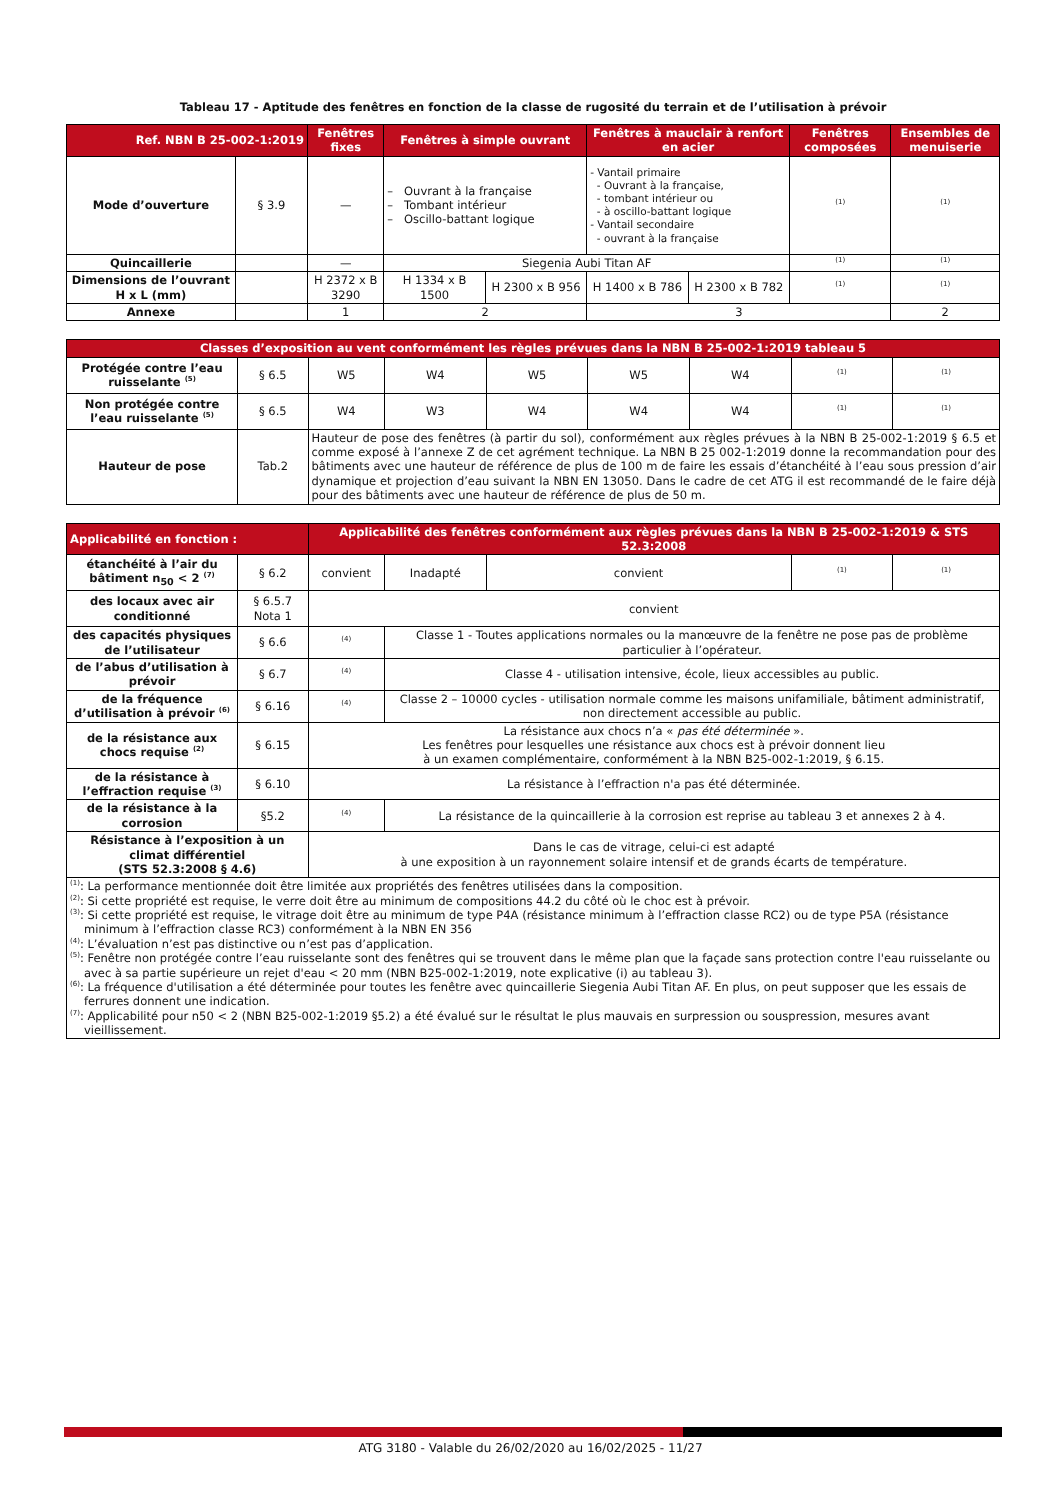Tableau 17 - Aptitude des fenêtres en fonction de la classe de rugosité du terrain et de l’utilisation à prévoir
| Ref. NBN B 25-002-1:2019 | | Fenêtres fixes | Fenêtres à simple ouvrant | | Fenêtres à mauclair à renfort en acier | | Fenêtres composées | Ensembles de menuiserie |
| --- | --- | --- | --- | --- | --- | --- | --- | --- |
| Mode d’ouverture | § 3.9 | — | – Ouvrant à la française – Tombant intérieur – Oscillo-battant logique | | - Vantail primaire - Ouvrant à la française, - tombant intérieur ou - à oscillo-battant logique - Vantail secondaire - ouvrant à la française | | <sup>(1)</sup> | <sup>(1)</sup> |
| Quincaillerie | | — | Siegenia Aubi Titan AF | | | | <sup>(1)</sup> | <sup>(1)</sup> |
| Dimensions de l’ouvrant H x L (mm) | | H 2372 x B 3290 | H 1334 x B 1500 | H 2300 x B 956 | H 1400 x B 786 | H 2300 x B 782 | <sup>(1)</sup> | <sup>(1)</sup> |
| Annexe | | 1 | 2 | | 3 | | | 2 |
| Classes d’exposition au vent conformément les règles prévues dans la NBN B 25-002-1:2019 tableau 5 | | | | | | | | |
| --- | --- | --- | --- | --- | --- | --- | --- | --- |
| Protégée contre l’eau ruisselante <sup>(5)</sup> | § 6.5 | W5 | W4 | W5 | W5 | W4 | <sup>(1)</sup> | <sup>(1)</sup> |
| Non protégée contre l’eau ruisselante <sup>(5)</sup> | § 6.5 | W4 | W3 | W4 | W4 | W4 | <sup>(1)</sup> | <sup>(1)</sup> |
| Hauteur de pose | Tab.2 | Hauteur de pose des fenêtres (à partir du sol), conformément aux règles prévues à la NBN B 25-002-1:2019 § 6.5 et comme exposé à l’annexe Z de cet agrément technique. La NBN B 25 002-1:2019 donne la recommandation pour des bâtiments avec une hauteur de référence de plus de 100 m de faire les essais d’étanchéité à l’eau sous pression d’air dynamique et projection d’eau suivant la NBN EN 13050. Dans le cadre de cet ATG il est recommandé de le faire déjà pour des bâtiments avec une hauteur de référence de plus de 50 m. | | | | | | |
| Applicabilité en fonction : | | Applicabilité des fenêtres conformément aux règles prévues dans la NBN B 25-002-1:2019 & STS 52.3:2008 | | | | |
| --- | --- | --- | --- | --- | --- | --- |
| étanchéité à l’air du bâtiment n<sub>50</sub> < 2 <sup>(7)</sup> | § 6.2 | convient | Inadapté | convient | <sup>(1)</sup> | <sup>(1)</sup> |
| des locaux avec air conditionné | § 6.5.7 Nota 1 | convient | | | | |
| des capacités physiques de l’utilisateur | § 6.6 | <sup>(4)</sup> | Classe 1 - Toutes applications normales ou la manœuvre de la fenêtre ne pose pas de problème particulier à l’opérateur. | | | |
| de l’abus d’utilisation à prévoir | § 6.7 | <sup>(4)</sup> | Classe 4 - utilisation intensive, école, lieux accessibles au public. | | | |
| de la fréquence d’utilisation à prévoir <sup>(6)</sup> | § 6.16 | <sup>(4)</sup> | Classe 2 – 10000 cycles - utilisation normale comme les maisons unifamiliale, bâtiment administratif, non directement accessible au public. | | | |
| de la résistance aux chocs requise <sup>(2)</sup> | § 6.15 | La résistance aux chocs n’a « pas été déterminée ». Les fenêtres pour lesquelles une résistance aux chocs est à prévoir donnent lieu à un examen complémentaire, conformément à la NBN B25-002-1:2019, § 6.15. | | | | |
| de la résistance à l’effraction requise <sup>(3)</sup> | § 6.10 | La résistance à l’effraction n'a pas été déterminée. | | | | |
| de la résistance à la corrosion | §5.2 | <sup>(4)</sup> | La résistance de la quincaillerie à la corrosion est reprise au tableau 3 et annexes 2 à 4. | | | |
| Résistance à l’exposition à un climat différentiel (STS 52.3:2008 § 4.6) | | Dans le cas de vitrage, celui-ci est adapté à une exposition à un rayonnement solaire intensif et de grands écarts de température. | | | | |
| <sup>(1)</sup>: La performance mentionnée doit être limitée aux propriétés des fenêtres utilisées dans la composition. <sup>(2)</sup>: Si cette propriété est requise, le verre doit être au minimum de compositions 44.2 du côté où le choc est à prévoir. <sup>(3)</sup>: Si cette propriété est requise, le vitrage doit être au minimum de type P4A (résistance minimum à l’effraction classe RC2) ou de type P5A (résistance minimum à l’effraction classe RC3) conformément à la NBN EN 356 <sup>(4)</sup>: L’évaluation n’est pas distinctive ou n’est pas d’application. <sup>(5)</sup>: Fenêtre non protégée contre l’eau ruisselante sont des fenêtres qui se trouvent dans le même plan que la façade sans protection contre l'eau ruisselante ou avec à sa partie supérieure un rejet d'eau < 20 mm (NBN B25-002-1:2019, note explicative (i) au tableau 3). <sup>(6)</sup>: La fréquence d'utilisation a été déterminée pour toutes les fenêtre avec quincaillerie Siegenia Aubi Titan AF. En plus, on peut supposer que les essais de ferrures donnent une indication. <sup>(7)</sup>: Applicabilité pour n50 < 2 (NBN B25-002-1:2019 §5.2) a été évalué sur le résultat le plus mauvais en surpression ou souspression, mesures avant vieillissement. | | | | | | |
ATG 3180 - Valable du 26/02/2020 au 16/02/2025 - 11/27